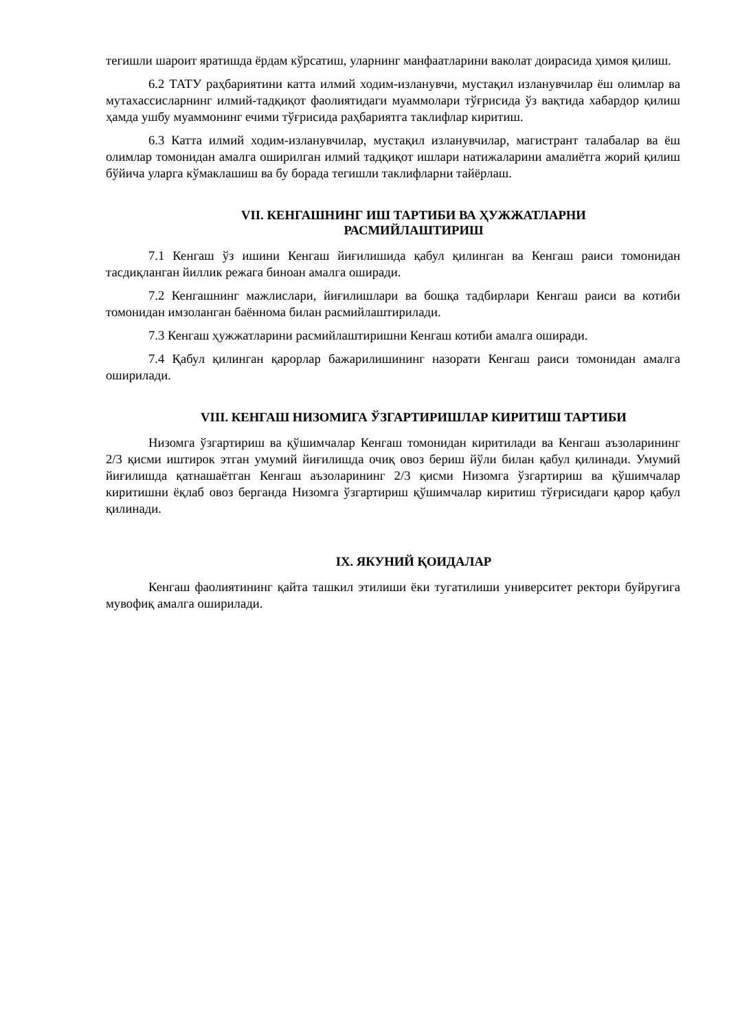тегишли шароит яратишда ёрдам кўрсатиш, уларнинг манфаатларини ваколат доирасида ҳимоя қилиш.
6.2 ТАТУ раҳбариятини катта илмий ходим-изланувчи, мустақил изланувчилар ёш олимлар ва мутахассисларнинг илмий-тадқиқот фаолиятидаги муаммолари тўғрисида ўз вақтида хабардор қилиш ҳамда ушбу муаммонинг ечими тўғрисида раҳбариятга таклифлар киритиш.
6.3 Катта илмий ходим-изланувчилар, мустақил изланувчилар, магистрант талабалар ва ёш олимлар томонидан амалга оширилган илмий тадқиқот ишлари натижаларини амалиётга жорий қилиш бўйича уларга кўмаклашиш ва бу борада тегишли таклифларни тайёрлаш.
VII. КЕНГАШНИНГ ИШ ТАРТИБИ ВА ҲУЖЖАТЛАРНИ
РАСМИЙЛАШТИРИШ
7.1 Кенгаш ўз ишини Кенгаш йиғилишида қабул қилинган ва Кенгаш раиси томонидан тасдиқланган йиллик режага биноан амалга оширади.
7.2 Кенгашнинг мажлислари, йиғилишлари ва бошқа тадбирлари Кенгаш раиси ва котиби томонидан имзоланган баённома билан расмийлаштирилади.
7.3 Кенгаш ҳужжатларини расмийлаштиришни Кенгаш котиби амалга оширади.
7.4 Қабул қилинган қарорлар бажарилишининг назорати Кенгаш раиси томонидан амалга оширилади.
VIII. КЕНГАШ НИЗОМИГА ЎЗГАРТИРИШЛАР КИРИТИШ ТАРТИБИ
Низомга ўзгартириш ва қўшимчалар Кенгаш томонидан киритилади ва Кенгаш аъзоларининг 2/3 қисми иштирок этган умумий йиғилишда очиқ овоз бериш йўли билан қабул қилинади. Умумий йиғилишда қатнашаётган Кенгаш аъзоларининг 2/3 қисми Низомга ўзгартириш ва қўшимчалар киритишни ёқлаб овоз берганда Низомга ўзгартириш қўшимчалар киритиш тўғрисидаги қарор қабул қилинади.
IX. ЯКУНИЙ ҚОИДАЛАР
Кенгаш фаолиятининг қайта ташкил этилиши ёки тугатилиши университет ректори буйруғига мувофиқ амалга оширилади.